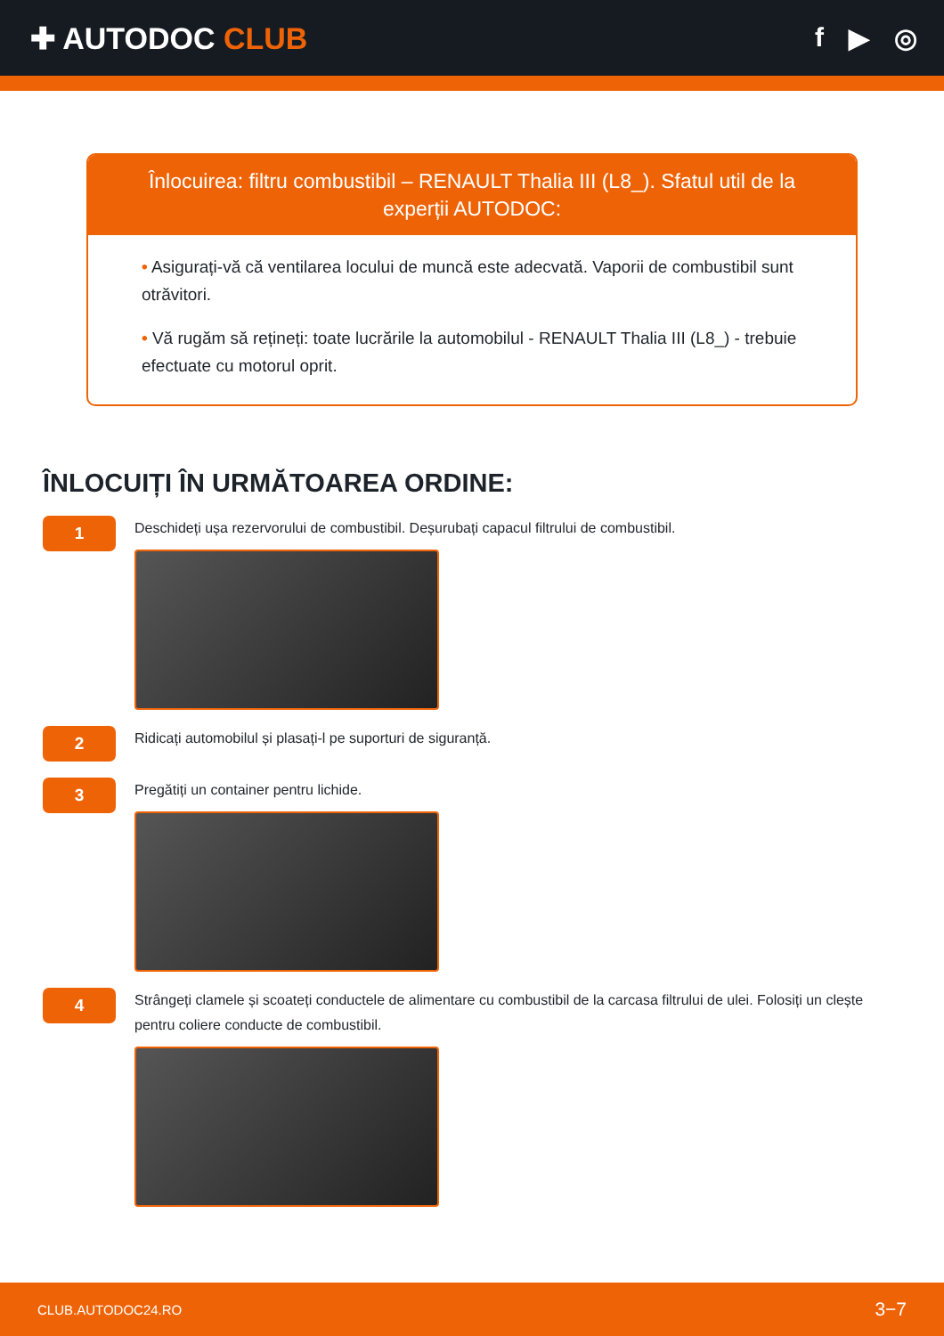✚ AUTODOC CLUB f ▶ ◎
Înlocuirea: filtru combustibil – RENAULT Thalia III (L8_). Sfatul util de la experții AUTODOC:
• Asigurați-vă că ventilarea locului de muncă este adecvată. Vaporii de combustibil sunt otrăvitori.
• Vă rugăm să rețineți: toate lucrările la automobilul - RENAULT Thalia III (L8_) - trebuie efectuate cu motorul oprit.
ÎNLOCUIȚI ÎN URMĂTOAREA ORDINE:
1
Deschideți ușa rezervorului de combustibil. Deșurubați capacul filtrului de combustibil.
2
Ridicați automobilul și plasați-l pe suporturi de siguranță.
3
Pregătiți un container pentru lichide.
4
Strângeți clamele și scoateți conductele de alimentare cu combustibil de la carcasa filtrului de ulei. Folosiți un clește pentru coliere conducte de combustibil.
CLUB.AUTODOC24.RO 3−7